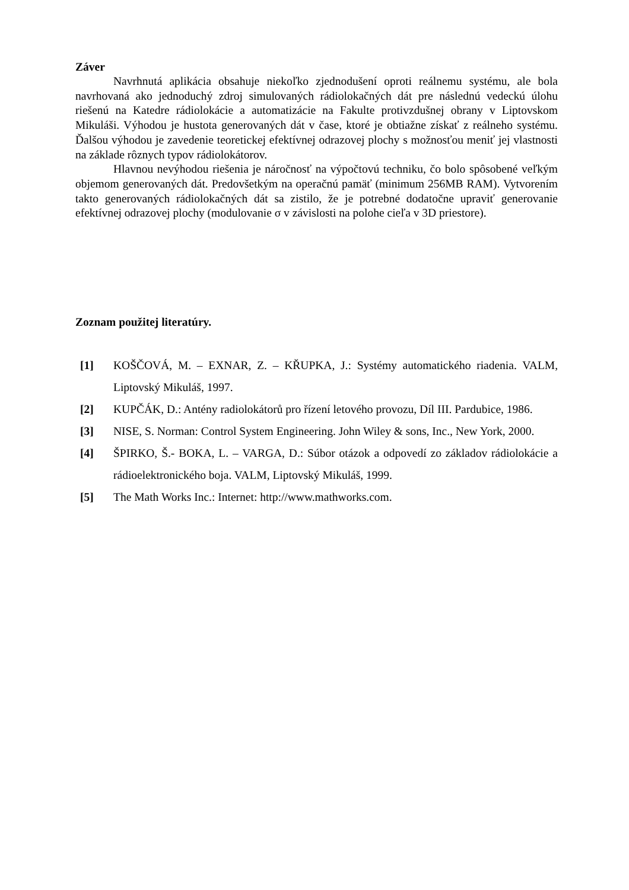Záver
Navrhnutá aplikácia obsahuje niekoľko zjednodušení oproti reálnemu systému, ale bola navrhovaná ako jednoduchý zdroj simulovaných rádiolokačných dát pre následnú vedeckú úlohu riešenú na Katedre rádiolokácie a automatizácie na Fakulte protivzdušnej obrany v Liptovskom Mikuláši. Výhodou je hustota generovaných dát v čase, ktoré je obtiažne získať z reálneho systému. Ďalšou výhodou je zavedenie teoretickej efektívnej odrazovej plochy s možnosťou meniť jej vlastnosti na základe rôznych typov rádiolokátorov.
Hlavnou nevýhodou riešenia je náročnosť na výpočtovú techniku, čo bolo spôsobené veľkým objemom generovaných dát. Predovšetkým na operačnú pamäť (minimum 256MB RAM). Vytvorením takto generovaných rádiolokačných dát sa zistilo, že je potrebné dodatočne upraviť generovanie efektívnej odrazovej plochy (modulovanie σ v závislosti na polohe cieľa v 3D priestore).
Zoznam použitej literatúry.
[1] KOŠČOVÁ, M. – EXNAR, Z. – KŘUPKA, J.: Systémy automatického riadenia. VALM, Liptovský Mikuláš, 1997.
[2] KUPČÁK, D.: Antény radiolokátorů pro řízení letového provozu, Díl III. Pardubice, 1986.
[3] NISE, S. Norman: Control System Engineering. John Wiley & sons, Inc., New York, 2000.
[4] ŠPIRKO, Š.- BOKA, L. – VARGA, D.: Súbor otázok a odpovedí zo základov rádiolokácie a rádioelektronického boja. VALM, Liptovský Mikuláš, 1999.
[5] The Math Works Inc.: Internet: http://www.mathworks.com.